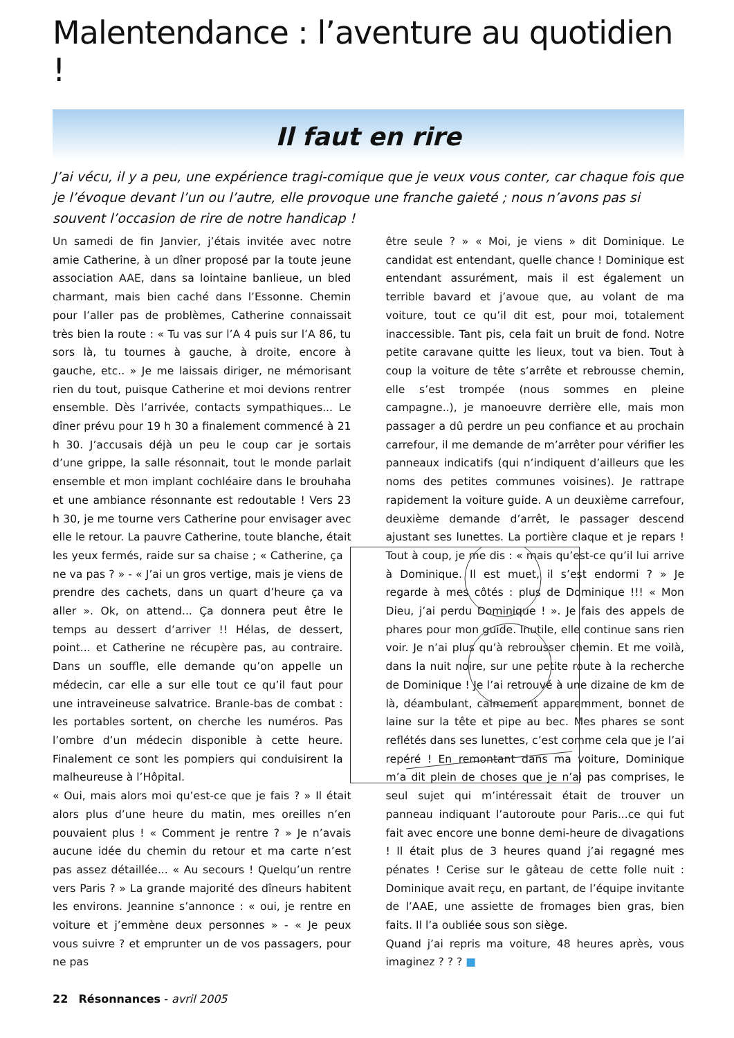Malentendance : l’aventure au quotidien !
Il faut en rire
J’ai vécu, il y a peu, une expérience tragi-comique que je veux vous conter, car chaque fois que je l’évoque devant l’un ou l’autre, elle provoque une franche gaieté ; nous n’avons pas si souvent l’occasion de rire de notre handicap !
Un samedi de fin Janvier, j’étais invitée avec notre amie Catherine, à un dîner proposé par la toute jeune association AAE, dans sa lointaine banlieue, un bled charmant, mais bien caché dans l’Essonne. Chemin pour l’aller pas de problèmes, Catherine connaissait très bien la route : « Tu vas sur l’A 4 puis sur l’A 86, tu sors là, tu tournes à gauche, à droite, encore à gauche, etc.. » Je me laissais diriger, ne mémorisant rien du tout, puisque Catherine et moi devions rentrer ensemble. Dès l’arrivée, contacts sympathiques... Le dîner prévu pour 19 h 30 a finalement commencé à 21 h 30. J’accusais déjà un peu le coup car je sortais d’une grippe, la salle résonnait, tout le monde parlait ensemble et mon implant cochléaire dans le brouhaha et une ambiance résonnante est redoutable ! Vers 23 h 30, je me tourne vers Catherine pour envisager avec elle le retour. La pauvre Catherine, toute blanche, était les yeux fermés, raide sur sa chaise ; « Catherine, ça ne va pas ? » - « J’ai un gros vertige, mais je viens de prendre des cachets, dans un quart d’heure ça va aller ». Ok, on attend... Ça donnera peut être le temps au dessert d’arriver !! Hélas, de dessert, point... et Catherine ne récupère pas, au contraire. Dans un souffle, elle demande qu’on appelle un médecin, car elle a sur elle tout ce qu’il faut pour une intraveineuse salvatrice. Branle-bas de combat : les portables sortent, on cherche les numéros. Pas l’ombre d’un médecin disponible à cette heure. Finalement ce sont les pompiers qui conduisirent la malheureuse à l’Hôpital.
« Oui, mais alors moi qu’est-ce que je fais ? » Il était alors plus d’une heure du matin, mes oreilles n’en pouvaient plus ! « Comment je rentre ? » Je n’avais aucune idée du chemin du retour et ma carte n’est pas assez détaillée... « Au secours ! Quelqu’un rentre vers Paris ? » La grande majorité des dîneurs habitent les environs. Jeannine s’annonce : « oui, je rentre en voiture et j’emmène deux personnes » - « Je peux vous suivre ? et emprunter un de vos passagers, pour ne pas
être seule ? » « Moi, je viens » dit Dominique. Le candidat est entendant, quelle chance ! Dominique est entendant assurément, mais il est également un terrible bavard et j’avoue que, au volant de ma voiture, tout ce qu’il dit est, pour moi, totalement inaccessible. Tant pis, cela fait un bruit de fond. Notre petite caravane quitte les lieux, tout va bien. Tout à coup la voiture de tête s’arrête et rebrousse chemin, elle s’est trompée (nous sommes en pleine campagne..), je manoeuvre derrière elle, mais mon passager a dû perdre un peu confiance et au prochain carrefour, il me demande de m’arrêter pour vérifier les panneaux indicatifs (qui n’indiquent d’ailleurs que les noms des petites communes voisines). Je rattrape rapidement la voiture guide. A un deuxième carrefour, deuxième demande d’arrêt, le passager descend ajustant ses lunettes. La portière claque et je repars ! Tout à coup, je me dis : « mais qu’est-ce qu’il lui arrive à Dominique. Il est muet, il s’est endormi ? » Je regarde à mes côtés : plus de Dominique !!! « Mon Dieu, j’ai perdu Dominique ! ». Je fais des appels de phares pour mon guide. Inutile, elle continue sans rien voir. Je n’ai plus qu’à rebrousser chemin. Et me voilà, dans la nuit noire, sur une petite route à la recherche de Dominique ! Je l’ai retrouvé à une dizaine de km de là, déambulant, calmement apparemment, bonnet de laine sur la tête et pipe au bec. Mes phares se sont reflétés dans ses lunettes, c’est comme cela que je l’ai repéré ! En remontant dans ma voiture, Dominique m’a dit plein de choses que je n’ai pas comprises, le seul sujet qui m’intéressait était de trouver un panneau indiquant l’autoroute pour Paris...ce qui fut fait avec encore une bonne demi-heure de divagations ! Il était plus de 3 heures quand j’ai regagné mes pénates ! Cerise sur le gâteau de cette folle nuit : Dominique avait reçu, en partant, de l’équipe invitante de l’AAE, une assiette de fromages bien gras, bien faits. Il l’a oubliée sous son siège.
Quand j’ai repris ma voiture, 48 heures après, vous imaginez ? ? ? ■
22 Résonnances - avril 2005